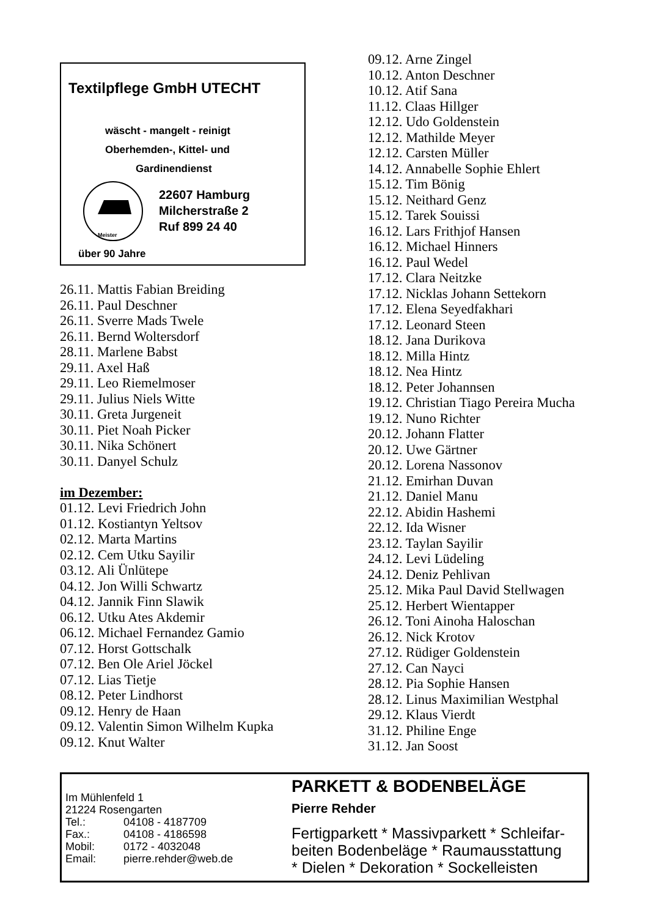Textilpflege GmbH UTECHT
wäscht - mangelt - reinigt
Oberhemden-, Kittel- und
Gardinendienst
Meister
22607 Hamburg
Milcherstraße 2
Ruf 899 24 40
über 90 Jahre
26.11. Mattis Fabian Breiding
26.11. Paul Deschner
26.11. Sverre Mads Twele
26.11. Bernd Woltersdorf
28.11. Marlene Babst
29.11. Axel Haß
29.11. Leo Riemelmoser
29.11. Julius Niels Witte
30.11. Greta Jurgeneit
30.11. Piet Noah Picker
30.11. Nika Schönert
30.11. Danyel Schulz
im Dezember:
01.12. Levi Friedrich John
01.12. Kostiantyn Yeltsov
02.12. Marta Martins
02.12. Cem Utku Sayilir
03.12. Ali Ünlütepe
04.12. Jon Willi Schwartz
04.12. Jannik Finn Slawik
06.12. Utku Ates Akdemir
06.12. Michael Fernandez Gamio
07.12. Horst Gottschalk
07.12. Ben Ole Ariel Jöckel
07.12. Lias Tietje
08.12. Peter Lindhorst
09.12. Henry de Haan
09.12. Valentin Simon Wilhelm Kupka
09.12. Knut Walter
09.12. Arne Zingel
10.12. Anton Deschner
10.12. Atif Sana
11.12. Claas Hillger
12.12. Udo Goldenstein
12.12. Mathilde Meyer
12.12. Carsten Müller
14.12. Annabelle Sophie Ehlert
15.12. Tim Bönig
15.12. Neithard Genz
15.12. Tarek Souissi
16.12. Lars Frithjof Hansen
16.12. Michael Hinners
16.12. Paul Wedel
17.12. Clara Neitzke
17.12. Nicklas Johann Settekorn
17.12. Elena Seyedfakhari
17.12. Leonard Steen
18.12. Jana Durikova
18.12. Milla Hintz
18.12. Nea Hintz
18.12. Peter Johannsen
19.12. Christian Tiago Pereira Mucha
19.12. Nuno Richter
20.12. Johann Flatter
20.12. Uwe Gärtner
20.12. Lorena Nassonov
21.12. Emirhan Duvan
21.12. Daniel Manu
22.12. Abidin Hashemi
22.12. Ida Wisner
23.12. Taylan Sayilir
24.12. Levi Lüdeling
24.12. Deniz Pehlivan
25.12. Mika Paul David Stellwagen
25.12. Herbert Wientapper
26.12. Toni Ainoha Haloschan
26.12. Nick Krotov
27.12. Rüdiger Goldenstein
27.12. Can Nayci
28.12. Pia Sophie Hansen
28.12. Linus Maximilian Westphal
29.12. Klaus Vierdt
31.12. Philine Enge
31.12. Jan Soost
Im Mühlenfeld 1
21224 Rosengarten
| Tel.: | 04108 - 4187709 |
| Fax.: | 04108 - 4186598 |
| Mobil: | 0172 - 4032048 |
| Email: | pierre.rehder@web.de |
PARKETT & BODENBELÄGE
Pierre Rehder
Fertigparkett * Massivparkett * Schleifar-
beiten Bodenbeläge * Raumausstattung
* Dielen * Dekoration * Sockelleisten